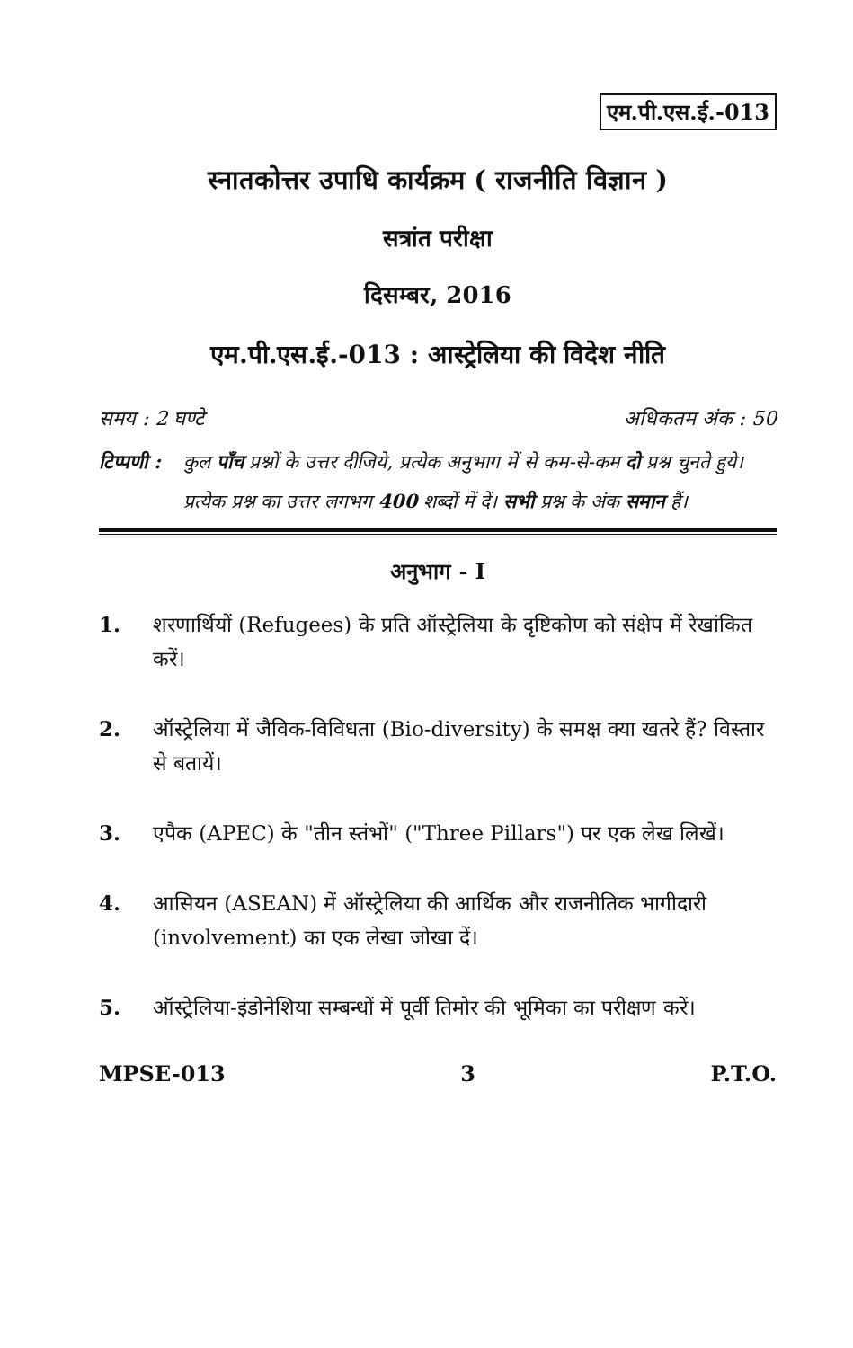एम.पी.एस.ई.-013
स्नातकोत्तर उपाधि कार्यक्रम ( राजनीति विज्ञान )
सत्रांत परीक्षा
दिसम्बर, 2016
एम.पी.एस.ई.-013 : आस्ट्रेलिया की विदेश नीति
समय : 2 घण्टे अधिकतम अंक : 50
टिप्पणी : कुल पाँच प्रश्नों के उत्तर दीजिये, प्रत्येक अनुभाग में से कम-से-कम दो प्रश्न चुनते हुये। प्रत्येक प्रश्न का उत्तर लगभग 400 शब्दों में दें। सभी प्रश्न के अंक समान हैं।
अनुभाग - I
1. शरणार्थियों (Refugees) के प्रति ऑस्ट्रेलिया के दृष्टिकोण को संक्षेप में रेखांकित करें।
2. ऑस्ट्रेलिया में जैविक-विविधता (Bio-diversity) के समक्ष क्या खतरे हैं? विस्तार से बतायें।
3. एपैक (APEC) के "तीन स्तंभों" ("Three Pillars") पर एक लेख लिखें।
4. आसियन (ASEAN) में ऑस्ट्रेलिया की आर्थिक और राजनीतिक भागीदारी (involvement) का एक लेखा जोखा दें।
5. ऑस्ट्रेलिया-इंडोनेशिया सम्बन्धों में पूर्वी तिमोर की भूमिका का परीक्षण करें।
MPSE-013 3 P.T.O.